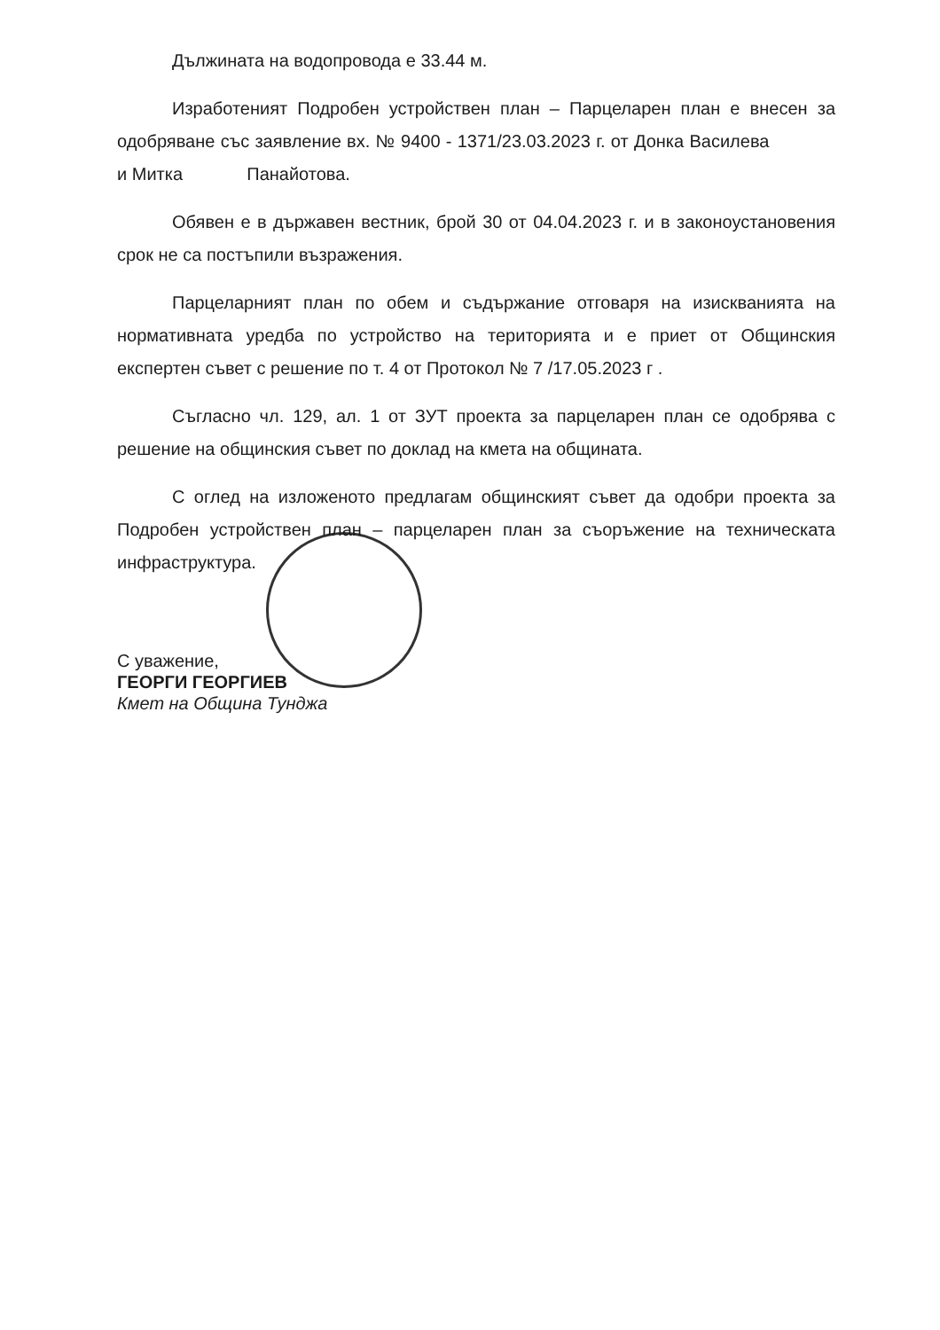Дължината на водопровода е 33.44 м.
Изработеният Подробен устройствен план – Парцеларен план е внесен за одобряване със заявление вх. № 9400 - 1371/23.03.2023 г. от Донка Василева и Митка Панайотова.
Обявен е в държавен вестник, брой 30 от 04.04.2023 г. и в законоустановения срок не са постъпили възражения.
Парцеларният план по обем и съдържание отговаря на изискванията на нормативната уредба по устройство на територията и е приет от Общинския експертен съвет с решение по т. 4 от Протокол № 7 /17.05.2023 г .
Съгласно чл. 129, ал. 1 от ЗУТ проекта за парцеларен план се одобрява с решение на общинския съвет по доклад на кмета на общината.
С оглед на изложеното предлагам общинският съвет да одобри проекта за Подробен устройствен план – парцеларен план за съоръжение на техническата инфраструктура.
С уважение,
ГЕОРГИ ГЕОРГИЕВ
Кмет на Община Тунджа